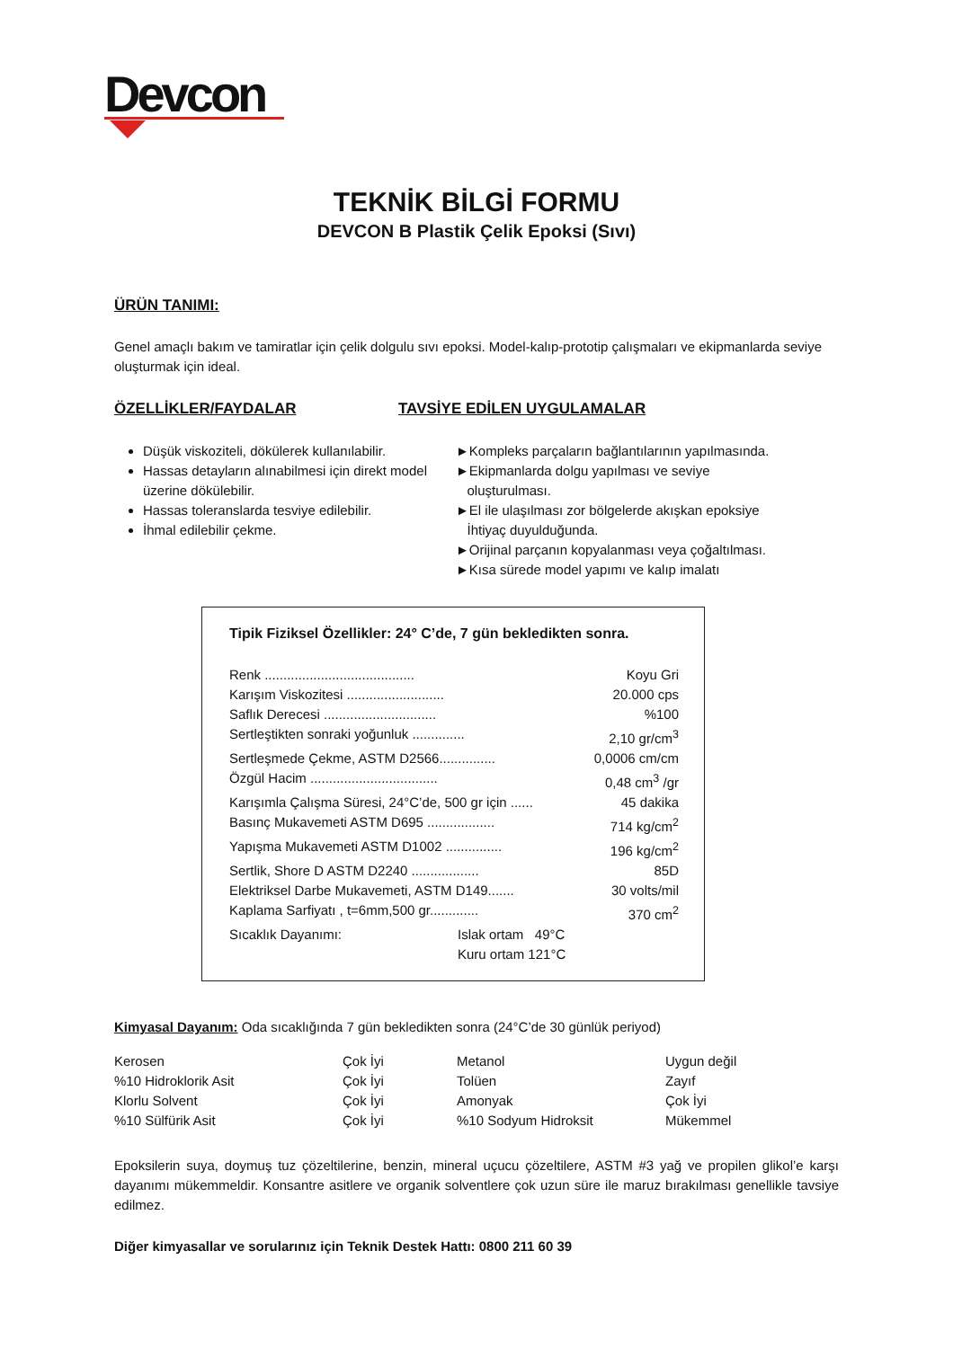Devcon
TEKNİK BİLGİ FORMU
DEVCON B Plastik Çelik Epoksi (Sıvı)
ÜRÜN TANIMI:
Genel amaçlı bakım ve tamiratlar için çelik dolgulu sıvı epoksi. Model-kalıp-prototip çalışmaları ve ekipmanlarda seviye oluşturmak için ideal.
ÖZELLİKLER/FAYDALAR TAVSİYE EDİLEN UYGULAMALAR
Düşük viskoziteli, dökülerek kullanılabilir.
Hassas detayların alınabilmesi için direkt model üzerine dökülebilir.
Hassas toleranslarda tesviye edilebilir.
İhmal edilebilir çekme.
►Kompleks parçaların bağlantılarının yapılmasında.
►Ekipmanlarda dolgu yapılması ve seviye
oluşturulması.
►El ile ulaşılması zor bölgelerde akışkan epoksiye
İhtiyaç duyulduğunda.
►Orijinal parçanın kopyalanması veya çoğaltılması.
►Kısa sürede model yapımı ve kalıp imalatı
Tipik Fiziksel Özellikler: 24° C’de, 7 gün bekledikten sonra.
Renk ........................................ Koyu Gri
Karışım Viskozitesi .......................... 20.000 cps
Saflık Derecesi ..............................%100
Sertleştikten sonraki yoğunluk .............. 2,10 gr/cm<sup>3</sup>
Sertleşmede Çekme, ASTM D2566............... 0,0006 cm/cm
Özgül Hacim .................................. 0,48 cm<sup>3</sup> /gr
Karışımla Çalışma Süresi, 24°C’de, 500 gr için ...... 45 dakika
Basınç Mukavemeti ASTM D695 .................. 714 kg/cm<sup>2</sup>
Yapışma Mukavemeti ASTM D1002 ............... 196 kg/cm<sup>2</sup>
Sertlik, Shore D ASTM D2240 .................. 85D
Elektriksel Darbe Mukavemeti, ASTM D149....... 30 volts/mil
Kaplama Sarfiyatı , t=6mm,500 gr............. 370 cm<sup>2</sup>
Sıcaklık Dayanımı: Islak ortam 49°C
Kuru ortam 121°C
Kimyasal Dayanım: Oda sıcaklığında 7 gün bekledikten sonra (24°C’de 30 günlük periyod)
| Kerosen | Çok İyi | Metanol | Uygun değil |
| %10 Hidroklorik Asit | Çok İyi | Tolüen | Zayıf |
| Klorlu Solvent | Çok İyi | Amonyak | Çok İyi |
| %10 Sülfürik Asit | Çok İyi | %10 Sodyum Hidroksit | Mükemmel |
Epoksilerin suya, doymuş tuz çözeltilerine, benzin, mineral uçucu çözeltilere, ASTM #3 yağ ve propilen glikol’e karşı dayanımı mükemmeldir. Konsantre asitlere ve organik solventlere çok uzun süre ile maruz bırakılması genellikle tavsiye edilmez.
Diğer kimyasallar ve sorularınız için Teknik Destek Hattı: 0800 211 60 39